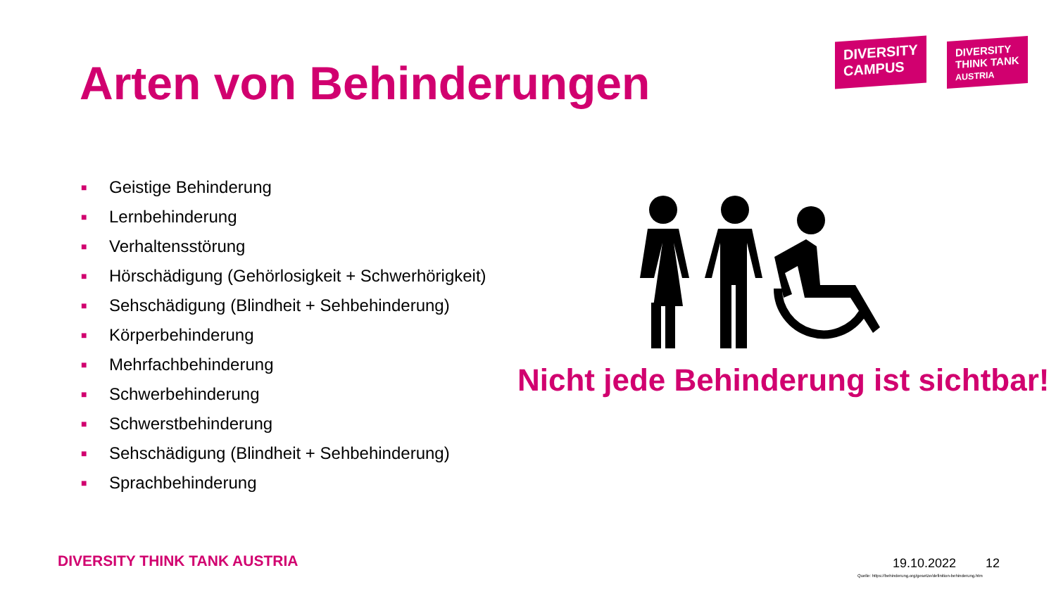Arten von Behinderungen
DIVERSITY
CAMPUS
DIVERSITY
THINK TANK
AUSTRIA
■ Geistige Behinderung
■ Lernbehinderung
■ Verhaltensstörung
■ Hörschädigung (Gehörlosigkeit + Schwerhörigkeit)
■ Sehschädigung (Blindheit + Sehbehinderung)
■ Körperbehinderung
■ Mehrfachbehinderung
■ Schwerbehinderung
■ Schwerstbehinderung
■ Sehschädigung (Blindheit + Sehbehinderung)
■ Sprachbehinderung
Nicht jede Behinderung ist sichtbar!
DIVERSITY THINK TANK AUSTRIA 19.10.2022 12
Quelle: https://behinderung.org/gesetze/definition-behinderung.htm